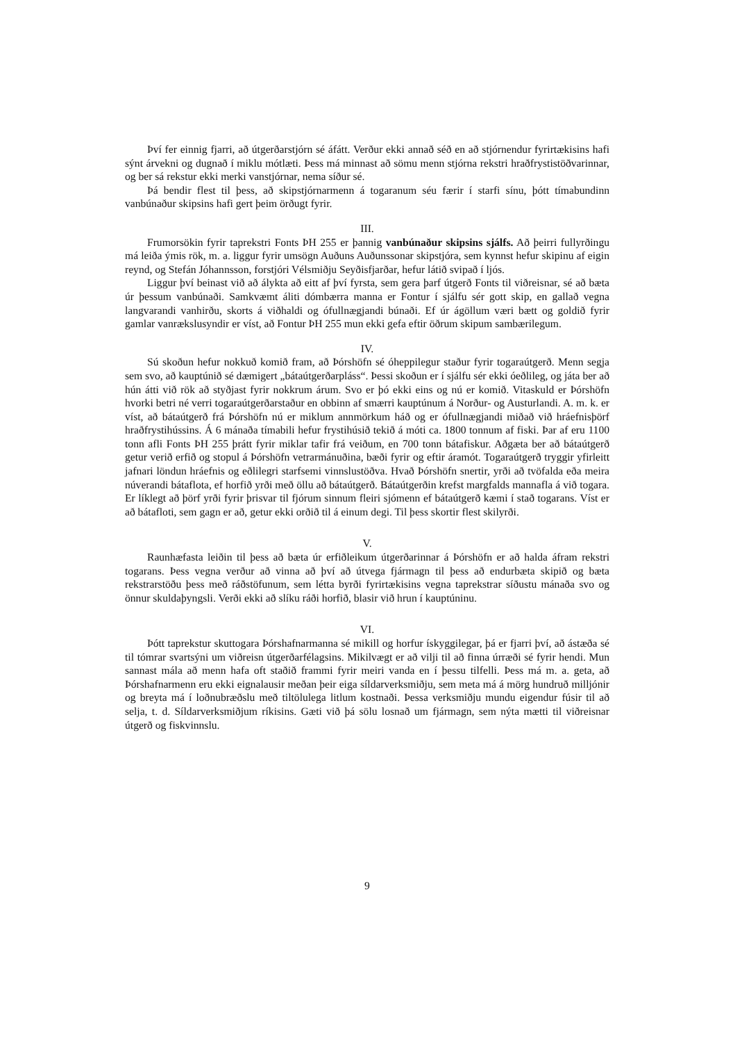Því fer einnig fjarri, að útgerðarstjórn sé áfátt. Verður ekki annað séð en að stjórnendur fyrirtækisins hafi sýnt árvekni og dugnað í miklu mótlæti. Þess má minnast að sömu menn stjórna rekstri hraðfrystistöðvarinnar, og ber sá rekstur ekki merki vanstjórnar, nema síður sé.
Þá bendir flest til þess, að skipstjórnarmenn á togaranum séu færir í starfi sínu, þótt tímabundinn vanbúnaður skipsins hafi gert þeim örðugt fyrir.
III.
Frumorsökin fyrir taprekstri Fonts ÞH 255 er þannig vanbúnaður skipsins sjálfs. Að þeirri fullyrðingu má leiða ýmis rök, m. a. liggur fyrir umsögn Auðuns Auðunssonar skipstjóra, sem kynnst hefur skipinu af eigin reynd, og Stefán Jóhannsson, forstjóri Vélsmiðju Seyðisfjarðar, hefur látið svipað í ljós.
Liggur því beinast við að álykta að eitt af því fyrsta, sem gera þarf útgerð Fonts til viðreisnar, sé að bæta úr þessum vanbúnaði. Samkvæmt áliti dómbærra manna er Fontur í sjálfu sér gott skip, en gallað vegna langvarandi vanhirðu, skorts á viðhaldi og ófullnægjandi búnaði. Ef úr ágöllum væri bætt og goldið fyrir gamlar vanrækslusyndir er víst, að Fontur ÞH 255 mun ekki gefa eftir öðrum skipum sambærilegum.
IV.
Sú skoðun hefur nokkuð komið fram, að Þórshöfn sé óheppilegur staður fyrir togaraútgerð. Menn segja sem svo, að kauptúnið sé dæmigert „bátaútgerðarpláss“. Þessi skoðun er í sjálfu sér ekki óeðlileg, og játa ber að hún átti við rök að styðjast fyrir nokkrum árum. Svo er þó ekki eins og nú er komið. Vitaskuld er Þórshöfn hvorki betri né verri togaraútgerðarstaður en obbinn af smærri kauptúnum á Norður- og Austurlandi. A. m. k. er víst, að bátaútgerð frá Þórshöfn nú er miklum annmörkum háð og er ófullnægjandi miðað við hráefnisþörf hraðfrystihússins. Á 6 mánaða tímabili hefur frystihúsið tekið á móti ca. 1800 tonnum af fiski. Þar af eru 1100 tonn afli Fonts ÞH 255 þrátt fyrir miklar tafir frá veiðum, en 700 tonn bátafiskur. Aðgæta ber að bátaútgerð getur verið erfið og stopul á Þórshöfn vetrarmánuðina, bæði fyrir og eftir áramót. Togaraútgerð tryggir yfirleitt jafnari löndun hráefnis og eðlilegri starfsemi vinnslustöðva. Hvað Þórshöfn snertir, yrði að tvöfalda eða meira núverandi bátaflota, ef horfið yrði með öllu að bátaútgerð. Bátaútgerðin krefst margfalds mannafla á við togara. Er líklegt að þörf yrði fyrir þrisvar til fjórum sinnum fleiri sjómenn ef bátaútgerð kæmi í stað togarans. Víst er að bátafloti, sem gagn er að, getur ekki orðið til á einum degi. Til þess skortir flest skilyrði.
V.
Raunhæfasta leiðin til þess að bæta úr erfiðleikum útgerðarinnar á Þórshöfn er að halda áfram rekstri togarans. Þess vegna verður að vinna að því að útvega fjármagn til þess að endurbæta skipið og bæta rekstrarstöðu þess með ráðstöfunum, sem létta byrði fyrirtækisins vegna taprekstrar síðustu mánaða svo og önnur skuldaþyngsli. Verði ekki að slíku ráði horfið, blasir við hrun í kauptúninu.
VI.
Þótt taprekstur skuttogara Þórshafnarmanna sé mikill og horfur ískyggilegar, þá er fjarri því, að ástæða sé til tómrar svartsýni um viðreisn útgerðarfélagsins. Mikilvægt er að vilji til að finna úrræði sé fyrir hendi. Mun sannast mála að menn hafa oft staðið frammi fyrir meiri vanda en í þessu tilfelli. Þess má m. a. geta, að Þórshafnarmenn eru ekki eignalausir meðan þeir eiga síldarverksmiðju, sem meta má á mörg hundruð milljónir og breyta má í loðnubræðslu með tiltölulega litlum kostnaði. Þessa verksmiðju mundu eigendur fúsir til að selja, t. d. Síldarverksmiðjum ríkisins. Gæti við þá sölu losnað um fjármagn, sem nýta mætti til viðreisnar útgerð og fiskvinnslu.
9